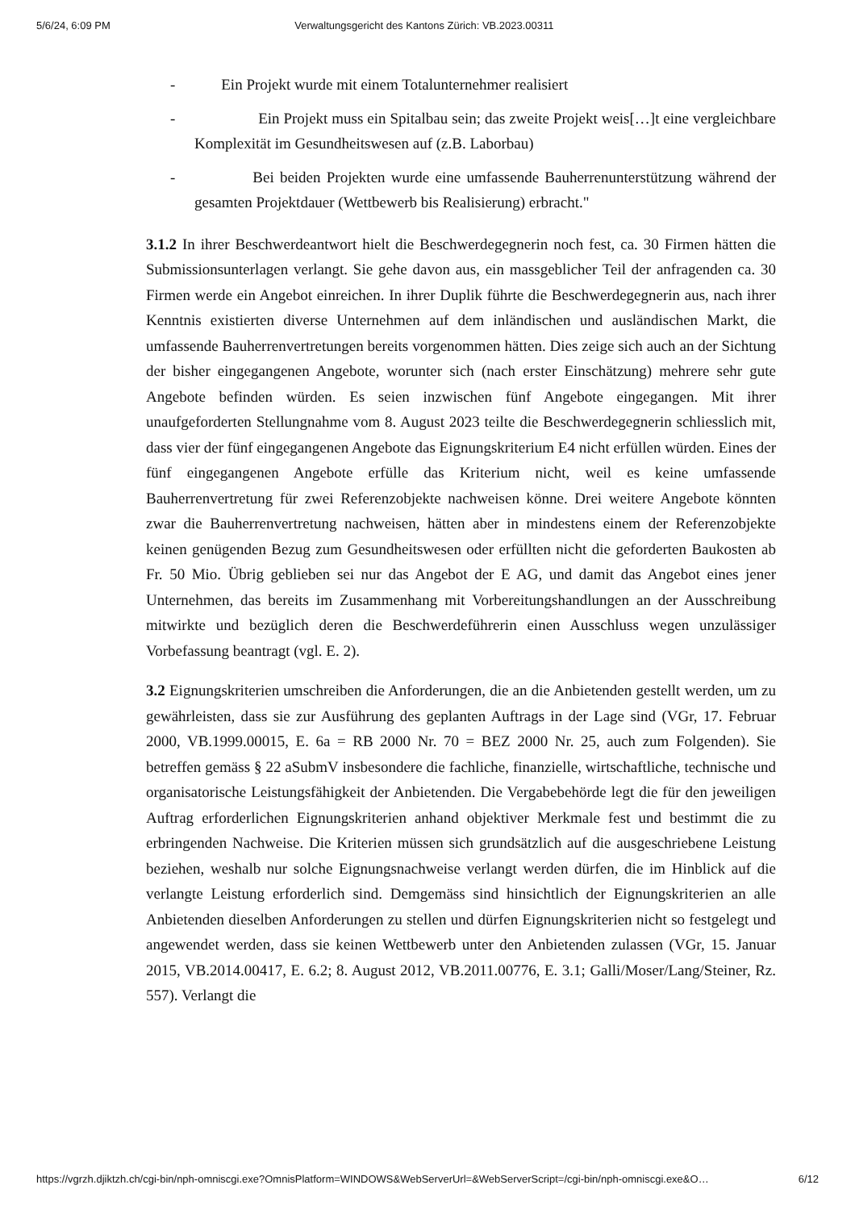5/6/24, 6:09 PM Verwaltungsgericht des Kantons Zürich: VB.2023.00311
- Ein Projekt wurde mit einem Totalunternehmer realisiert
- Ein Projekt muss ein Spitalbau sein; das zweite Projekt weis[…]t eine vergleichbare Komplexität im Gesundheitswesen auf (z.B. Laborbau)
- Bei beiden Projekten wurde eine umfassende Bauherrenunterstützung während der gesamten Projektdauer (Wettbewerb bis Realisierung) erbracht."
3.1.2 In ihrer Beschwerdeantwort hielt die Beschwerdegegnerin noch fest, ca. 30 Firmen hätten die Submissionsunterlagen verlangt. Sie gehe davon aus, ein massgeblicher Teil der anfragenden ca. 30 Firmen werde ein Angebot einreichen. In ihrer Duplik führte die Beschwerdegegnerin aus, nach ihrer Kenntnis existierten diverse Unternehmen auf dem inländischen und ausländischen Markt, die umfassende Bauherrenvertretungen bereits vorgenommen hätten. Dies zeige sich auch an der Sichtung der bisher eingegangenen Angebote, worunter sich (nach erster Einschätzung) mehrere sehr gute Angebote befinden würden. Es seien inzwischen fünf Angebote eingegangen. Mit ihrer unaufgeforderten Stellungnahme vom 8. August 2023 teilte die Beschwerdegegnerin schliesslich mit, dass vier der fünf eingegangenen Angebote das Eignungskriterium E4 nicht erfüllen würden. Eines der fünf eingegangenen Angebote erfülle das Kriterium nicht, weil es keine umfassende Bauherrenvertretung für zwei Referenzobjekte nachweisen könne. Drei weitere Angebote könnten zwar die Bauherrenvertretung nachweisen, hätten aber in mindestens einem der Referenzobjekte keinen genügenden Bezug zum Gesundheitswesen oder erfüllten nicht die geforderten Baukosten ab Fr. 50 Mio. Übrig geblieben sei nur das Angebot der E AG, und damit das Angebot eines jener Unternehmen, das bereits im Zusammenhang mit Vorbereitungshandlungen an der Ausschreibung mitwirkte und bezüglich deren die Beschwerdeführerin einen Ausschluss wegen unzulässiger Vorbefassung beantragt (vgl. E. 2).
3.2 Eignungskriterien umschreiben die Anforderungen, die an die Anbietenden gestellt werden, um zu gewährleisten, dass sie zur Ausführung des geplanten Auftrags in der Lage sind (VGr, 17. Februar 2000, VB.1999.00015, E. 6a = RB 2000 Nr. 70 = BEZ 2000 Nr. 25, auch zum Folgenden). Sie betreffen gemäss § 22 aSubmV insbesondere die fachliche, finanzielle, wirtschaftliche, technische und organisatorische Leistungsfähigkeit der Anbietenden. Die Vergabebehörde legt die für den jeweiligen Auftrag erforderlichen Eignungskriterien anhand objektiver Merkmale fest und bestimmt die zu erbringenden Nachweise. Die Kriterien müssen sich grundsätzlich auf die ausgeschriebene Leistung beziehen, weshalb nur solche Eignungsnachweise verlangt werden dürfen, die im Hinblick auf die verlangte Leistung erforderlich sind. Demgemäss sind hinsichtlich der Eignungskriterien an alle Anbietenden dieselben Anforderungen zu stellen und dürfen Eignungskriterien nicht so festgelegt und angewendet werden, dass sie keinen Wettbewerb unter den Anbietenden zulassen (VGr, 15. Januar 2015, VB.2014.00417, E. 6.2; 8. August 2012, VB.2011.00776, E. 3.1; Galli/Moser/Lang/Steiner, Rz. 557). Verlangt die
https://vgrzh.djiktzh.ch/cgi-bin/nph-omniscgi.exe?OmnisPlatform=WINDOWS&WebServerUrl=&WebServerScript=/cgi-bin/nph-omniscgi.exe&O… 6/12